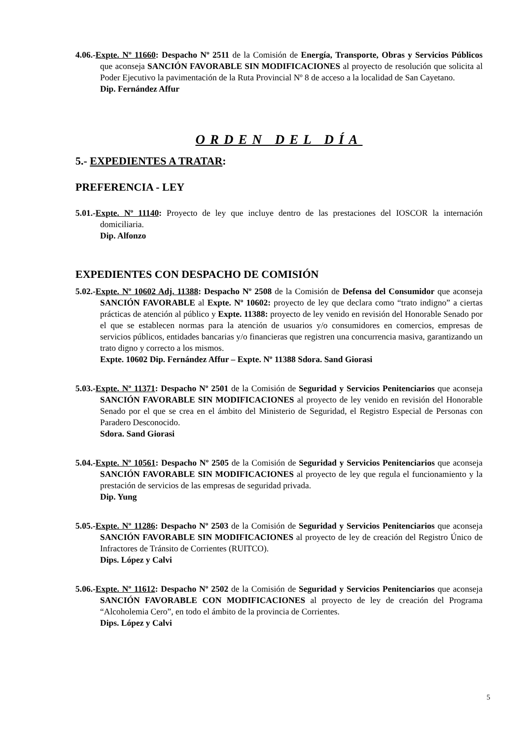4.06.-Expte. Nº 11660: Despacho Nº 2511 de la Comisión de Energía, Transporte, Obras y Servicios Públicos que aconseja SANCIÓN FAVORABLE SIN MODIFICACIONES al proyecto de resolución que solicita al Poder Ejecutivo la pavimentación de la Ruta Provincial Nº 8 de acceso a la localidad de San Cayetano.
Dip. Fernández Affur
ORDEN DEL DÍA
5.- EXPEDIENTES A TRATAR:
PREFERENCIA - LEY
5.01.-Expte. Nº 11140: Proyecto de ley que incluye dentro de las prestaciones del IOSCOR la internación domiciliaria.
Dip. Alfonzo
EXPEDIENTES CON DESPACHO DE COMISIÓN
5.02.-Expte. Nº 10602 Adj. 11388: Despacho Nº 2508 de la Comisión de Defensa del Consumidor que aconseja SANCIÓN FAVORABLE al Expte. Nº 10602: proyecto de ley que declara como “trato indigno” a ciertas prácticas de atención al público y Expte. 11388: proyecto de ley venido en revisión del Honorable Senado por el que se establecen normas para la atención de usuarios y/o consumidores en comercios, empresas de servicios públicos, entidades bancarias y/o financieras que registren una concurrencia masiva, garantizando un trato digno y correcto a los mismos.
Expte. 10602 Dip. Fernández Affur – Expte. Nº 11388 Sdora. Sand Giorasi
5.03.-Expte. Nº 11371: Despacho Nº 2501 de la Comisión de Seguridad y Servicios Penitenciarios que aconseja SANCIÓN FAVORABLE SIN MODIFICACIONES al proyecto de ley venido en revisión del Honorable Senado por el que se crea en el ámbito del Ministerio de Seguridad, el Registro Especial de Personas con Paradero Desconocido.
Sdora. Sand Giorasi
5.04.-Expte. Nº 10561: Despacho Nº 2505 de la Comisión de Seguridad y Servicios Penitenciarios que aconseja SANCIÓN FAVORABLE SIN MODIFICACIONES al proyecto de ley que regula el funcionamiento y la prestación de servicios de las empresas de seguridad privada.
Dip. Yung
5.05.-Expte. Nº 11286: Despacho Nº 2503 de la Comisión de Seguridad y Servicios Penitenciarios que aconseja SANCIÓN FAVORABLE SIN MODIFICACIONES al proyecto de ley de creación del Registro Único de Infractores de Tránsito de Corrientes (RUITCO).
Dips. López y Calvi
5.06.-Expte. Nº 11612: Despacho Nº 2502 de la Comisión de Seguridad y Servicios Penitenciarios que aconseja SANCIÓN FAVORABLE CON MODIFICACIONES al proyecto de ley de creación del Programa “Alcoholemia Cero”, en todo el ámbito de la provincia de Corrientes.
Dips. López y Calvi
5